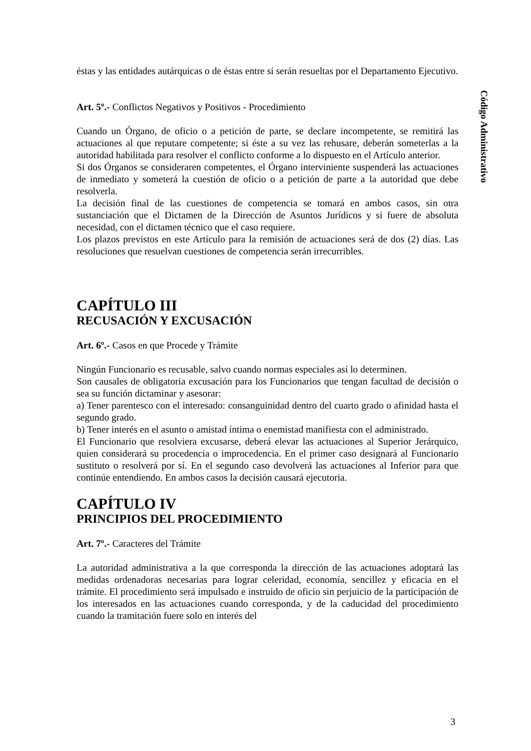Código Administrativo
éstas y las entidades autárquicas o de éstas entre sí serán resueltas por el Departamento Ejecutivo.
Art. 5º.- Conflictos Negativos y Positivos - Procedimiento
Cuando un Órgano, de oficio o a petición de parte, se declare incompetente, se remitirá las actuaciones al que reputare competente; si éste a su vez las rehusare, deberán someterlas a la autoridad habilitada para resolver el conflicto conforme a lo dispuesto en el Artículo anterior.
Si dos Órganos se consideraren competentes, el Órgano interviniente suspenderá las actuaciones de inmediato y someterá la cuestión de oficio o a petición de parte a la autoridad que debe resolverla.
La decisión final de las cuestiones de competencia se tomará en ambos casos, sin otra sustanciación que el Dictamen de la Dirección de Asuntos Jurídicos y si fuere de absoluta necesidad, con el dictamen técnico que el caso requiere.
Los plazos previstos en este Artículo para la remisión de actuaciones será de dos (2) días. Las resoluciones que resuelvan cuestiones de competencia serán irrecurribles.
CAPÍTULO III
RECUSACIÓN Y EXCUSACIÓN
Art. 6º.- Casos en que Procede y Trámite
Ningún Funcionario es recusable, salvo cuando normas especiales así lo determinen.
Son causales de obligatoria excusación para los Funcionarios que tengan facultad de decisión o sea su función dictaminar y asesorar:
a) Tener parentesco con el interesado: consanguinidad dentro del cuarto grado o afinidad hasta el segundo grado.
b) Tener interés en el asunto o amistad íntima o enemistad manifiesta con el administrado.
El Funcionario que resolviera excusarse, deberá elevar las actuaciones al Superior Jerárquico, quien considerará su procedencia o improcedencia. En el primer caso designará al Funcionario sustituto o resolverá por sí. En el segundo caso devolverá las actuaciones al Inferior para que continúe entendiendo. En ambos casos la decisión causará ejecutoria.
CAPÍTULO IV
PRINCIPIOS DEL PROCEDIMIENTO
Art. 7º.- Caracteres del Trámite
La autoridad administrativa a la que corresponda la dirección de las actuaciones adoptará las medidas ordenadoras necesarias para lograr celeridad, economía, sencillez y eficacia en el trámite. El procedimiento será impulsado e instruido de oficio sin perjuicio de la participación de los interesados en las actuaciones cuando corresponda, y de la caducidad del procedimiento cuando la tramitación fuere solo en interés del
3